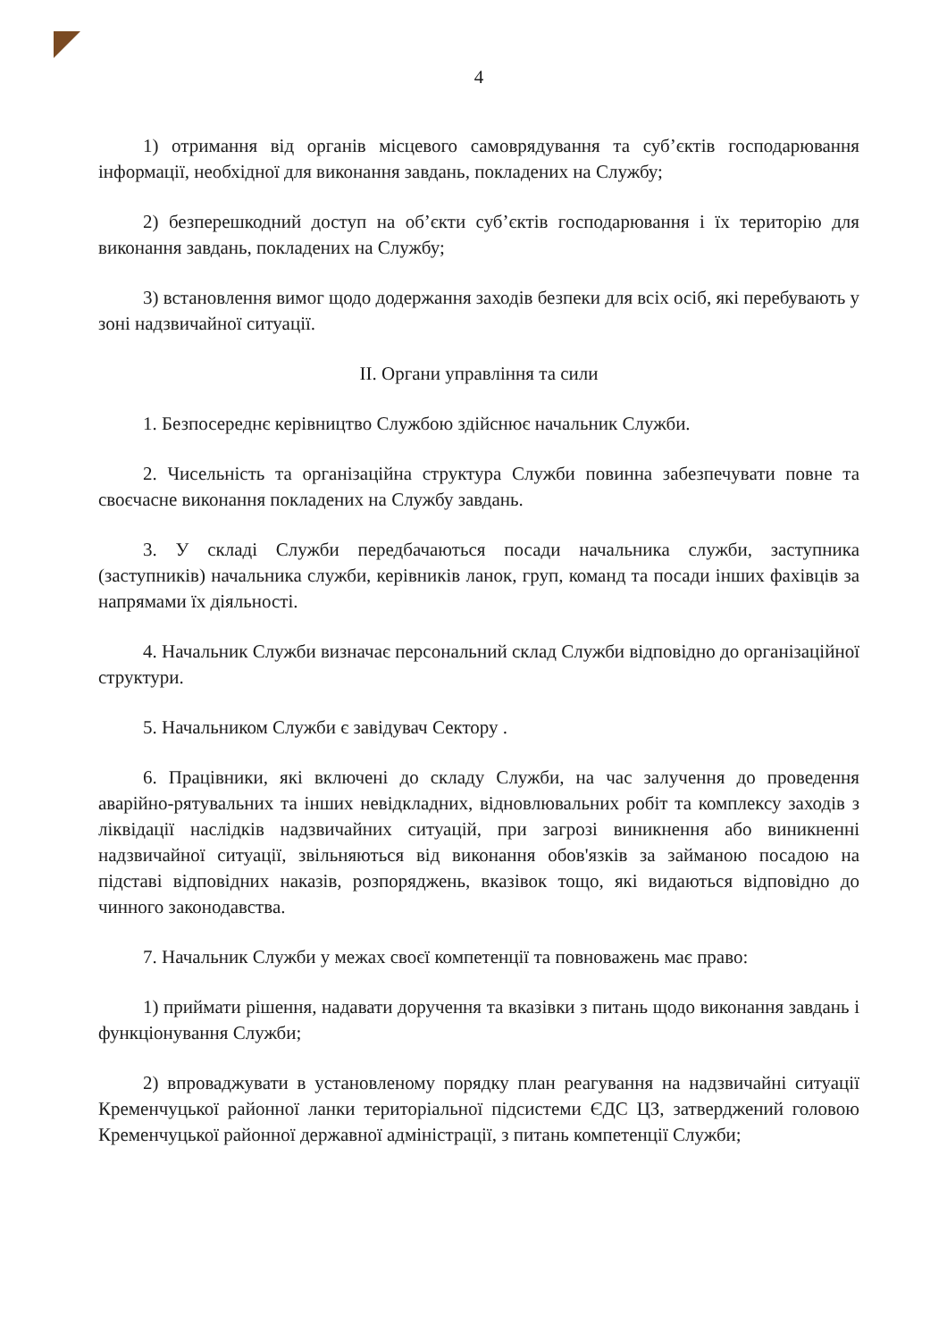4
1) отримання від органів місцевого самоврядування та суб’єктів господарювання інформації, необхідної для виконання завдань, покладених на Службу;
2) безперешкодний доступ на об’єкти суб’єктів господарювання і їх територію для виконання завдань, покладених на Службу;
3) встановлення вимог щодо додержання заходів безпеки для всіх осіб, які перебувають у зоні надзвичайної ситуації.
II. Органи управління та сили
1. Безпосереднє керівництво Службою здійснює начальник Служби.
2. Чисельність та організаційна структура Служби повинна забезпечувати повне та своєчасне виконання покладених на Службу завдань.
3. У складі Служби передбачаються посади начальника служби, заступника (заступників) начальника служби, керівників ланок, груп, команд та посади інших фахівців за напрямами їх діяльності.
4. Начальник Служби визначає персональний склад Служби відповідно до організаційної структури.
5. Начальником Служби є завідувач Сектору .
6. Працівники, які включені до складу Служби, на час залучення до проведення аварійно-рятувальних та інших невідкладних, відновлювальних робіт та комплексу заходів з ліквідації наслідків надзвичайних ситуацій, при загрозі виникнення або виникненні надзвичайної ситуації, звільняються від виконання обов'язків за займаною посадою на підставі відповідних наказів, розпоряджень, вказівок тощо, які видаються відповідно до чинного законодавства.
7. Начальник Служби у межах своєї компетенції та повноважень має право:
1) приймати рішення, надавати доручення та вказівки з питань щодо виконання завдань і функціонування Служби;
2) впроваджувати в установленому порядку план реагування на надзвичайні ситуації Кременчуцької районної ланки територіальної підсистеми ЄДС ЦЗ, затверджений головою Кременчуцької районної державної адміністрації, з питань компетенції Служби;